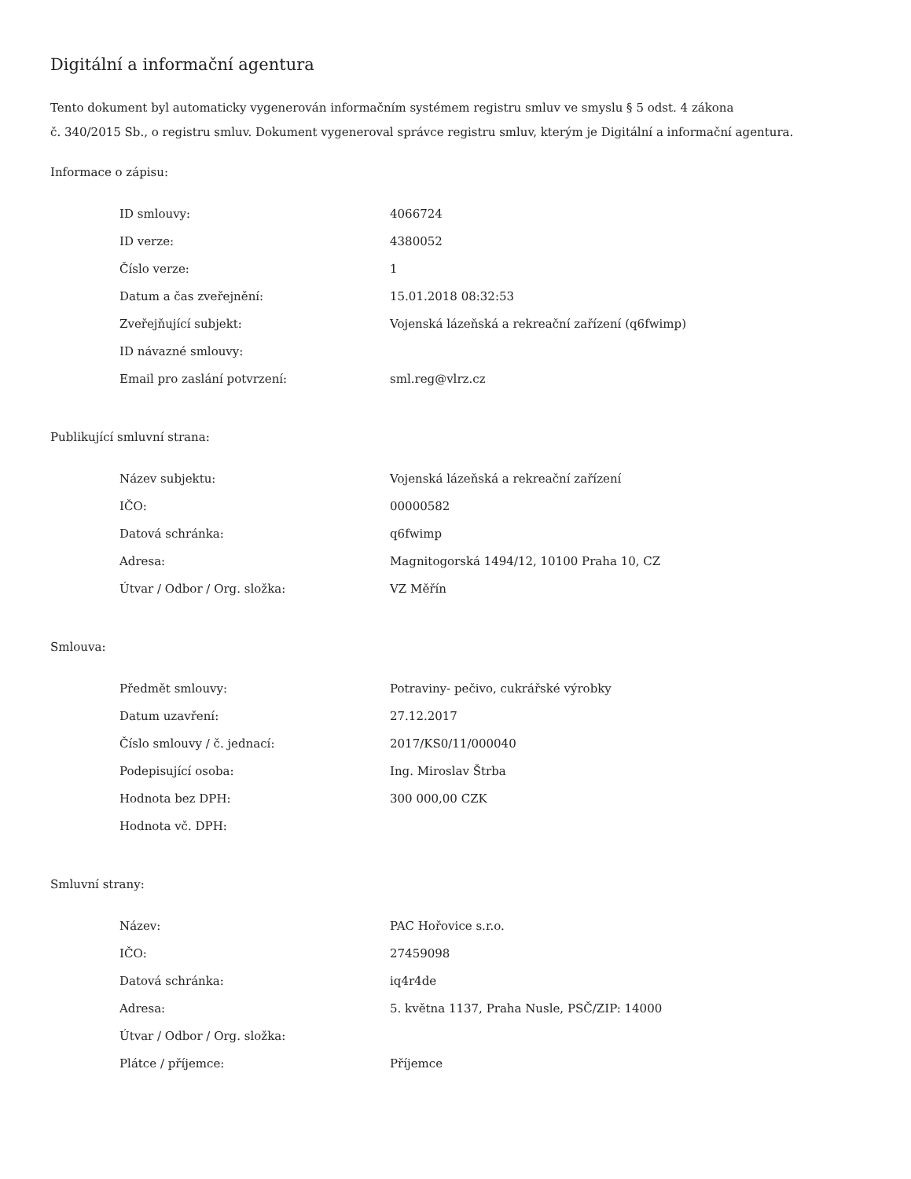Digitální a informační agentura
Tento dokument byl automaticky vygenerován informačním systémem registru smluv ve smyslu § 5 odst. 4 zákona
č. 340/2015 Sb., o registru smluv. Dokument vygeneroval správce registru smluv, kterým je Digitální a informační agentura.
Informace o zápisu:
| ID smlouvy: | 4066724 |
| ID verze: | 4380052 |
| Číslo verze: | 1 |
| Datum a čas zveřejnění: | 15.01.2018 08:32:53 |
| Zveřejňující subjekt: | Vojenská lázeňská a rekreační zařízení (q6fwimp) |
| ID návazné smlouvy: | |
| Email pro zaslání potvrzení: | sml.reg@vlrz.cz |
Publikující smluvní strana:
| Název subjektu: | Vojenská lázeňská a rekreační zařízení |
| IČO: | 00000582 |
| Datová schránka: | q6fwimp |
| Adresa: | Magnitogorská 1494/12, 10100 Praha 10, CZ |
| Útvar / Odbor / Org. složka: | VZ Měřín |
Smlouva:
| Předmět smlouvy: | Potraviny- pečivo, cukrářské výrobky |
| Datum uzavření: | 27.12.2017 |
| Číslo smlouvy / č. jednací: | 2017/KS0/11/000040 |
| Podepisující osoba: | Ing. Miroslav Štrba |
| Hodnota bez DPH: | 300 000,00 CZK |
| Hodnota vč. DPH: | |
Smluvní strany:
| Název: | PAC Hořovice s.r.o. |
| IČO: | 27459098 |
| Datová schránka: | iq4r4de |
| Adresa: | 5. května 1137, Praha Nusle, PSČ/ZIP: 14000 |
| Útvar / Odbor / Org. složka: | |
| Plátce / příjemce: | Příjemce |